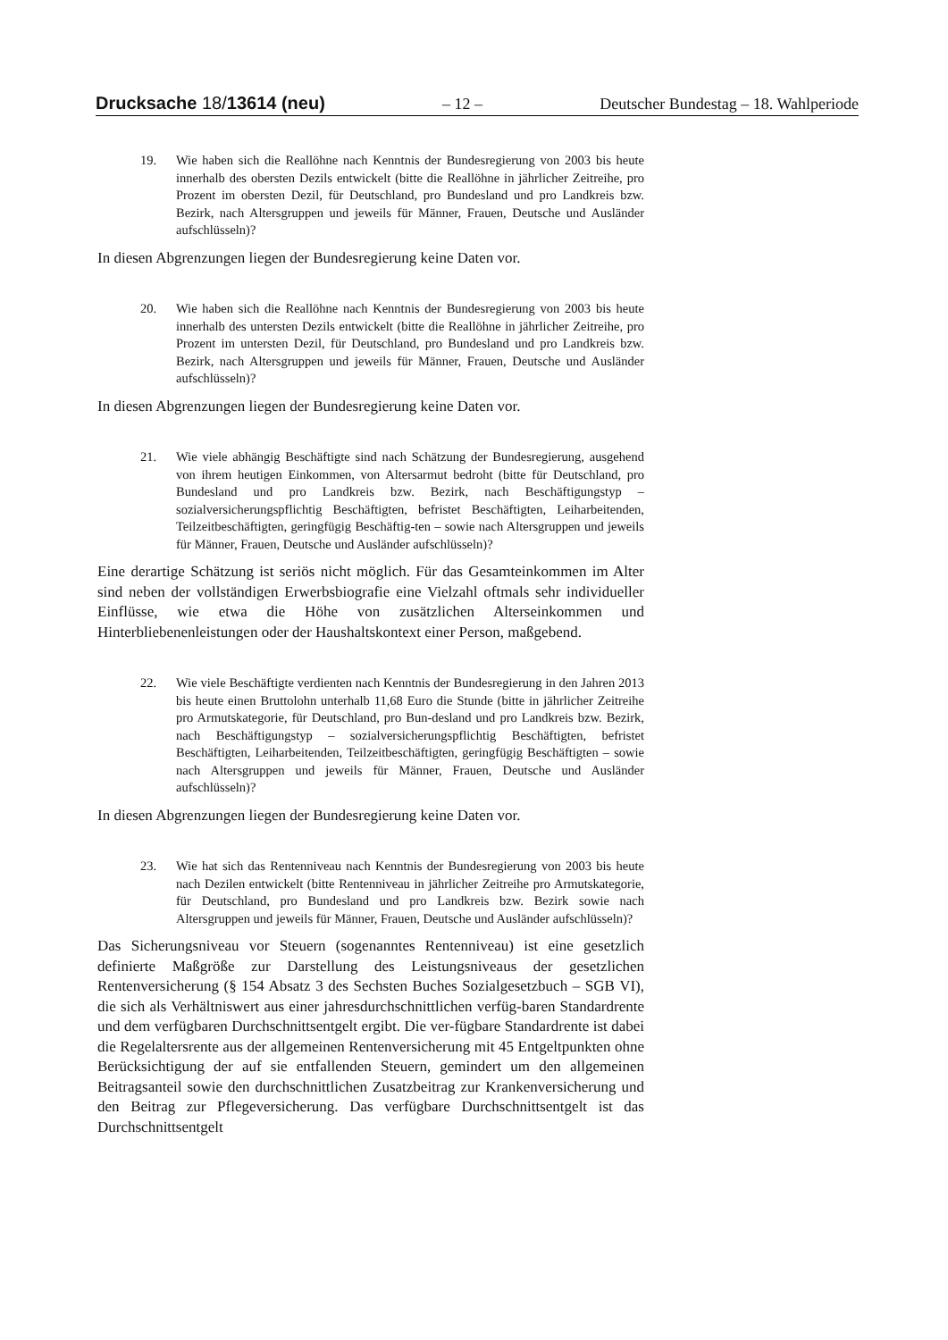Drucksache 18/13614 (neu) – 12 – Deutscher Bundestag – 18. Wahlperiode
19. Wie haben sich die Reallöhne nach Kenntnis der Bundesregierung von 2003 bis heute innerhalb des obersten Dezils entwickelt (bitte die Reallöhne in jährlicher Zeitreihe, pro Prozent im obersten Dezil, für Deutschland, pro Bundesland und pro Landkreis bzw. Bezirk, nach Altersgruppen und jeweils für Männer, Frauen, Deutsche und Ausländer aufschlüsseln)?
In diesen Abgrenzungen liegen der Bundesregierung keine Daten vor.
20. Wie haben sich die Reallöhne nach Kenntnis der Bundesregierung von 2003 bis heute innerhalb des untersten Dezils entwickelt (bitte die Reallöhne in jährlicher Zeitreihe, pro Prozent im untersten Dezil, für Deutschland, pro Bundesland und pro Landkreis bzw. Bezirk, nach Altersgruppen und jeweils für Männer, Frauen, Deutsche und Ausländer aufschlüsseln)?
In diesen Abgrenzungen liegen der Bundesregierung keine Daten vor.
21. Wie viele abhängig Beschäftigte sind nach Schätzung der Bundesregierung, ausgehend von ihrem heutigen Einkommen, von Altersarmut bedroht (bitte für Deutschland, pro Bundesland und pro Landkreis bzw. Bezirk, nach Beschäftigungstyp – sozialversicherungspflichtig Beschäftigten, befristet Beschäftigten, Leiharbeitenden, Teilzeitbeschäftigten, geringfügig Beschäftig-ten – sowie nach Altersgruppen und jeweils für Männer, Frauen, Deutsche und Ausländer aufschlüsseln)?
Eine derartige Schätzung ist seriös nicht möglich. Für das Gesamteinkommen im Alter sind neben der vollständigen Erwerbsbiografie eine Vielzahl oftmals sehr individueller Einflüsse, wie etwa die Höhe von zusätzlichen Alterseinkommen und Hinterbliebenenleistungen oder der Haushaltskontext einer Person, maßgebend.
22. Wie viele Beschäftigte verdienten nach Kenntnis der Bundesregierung in den Jahren 2013 bis heute einen Bruttolohn unterhalb 11,68 Euro die Stunde (bitte in jährlicher Zeitreihe pro Armutskategorie, für Deutschland, pro Bun-desland und pro Landkreis bzw. Bezirk, nach Beschäftigungstyp – sozialversicherungspflichtig Beschäftigten, befristet Beschäftigten, Leiharbeitenden, Teilzeitbeschäftigten, geringfügig Beschäftigten – sowie nach Altersgruppen und jeweils für Männer, Frauen, Deutsche und Ausländer aufschlüsseln)?
In diesen Abgrenzungen liegen der Bundesregierung keine Daten vor.
23. Wie hat sich das Rentenniveau nach Kenntnis der Bundesregierung von 2003 bis heute nach Dezilen entwickelt (bitte Rentenniveau in jährlicher Zeitreihe pro Armutskategorie, für Deutschland, pro Bundesland und pro Landkreis bzw. Bezirk sowie nach Altersgruppen und jeweils für Männer, Frauen, Deutsche und Ausländer aufschlüsseln)?
Das Sicherungsniveau vor Steuern (sogenanntes Rentenniveau) ist eine gesetzlich definierte Maßgröße zur Darstellung des Leistungsniveaus der gesetzlichen Rentenversicherung (§ 154 Absatz 3 des Sechsten Buches Sozialgesetzbuch – SGB VI), die sich als Verhältniswert aus einer jahresdurchschnittlichen verfüg-baren Standardrente und dem verfügbaren Durchschnittsentgelt ergibt. Die ver-fügbare Standardrente ist dabei die Regelaltersrente aus der allgemeinen Rentenversicherung mit 45 Entgeltpunkten ohne Berücksichtigung der auf sie entfallenden Steuern, gemindert um den allgemeinen Beitragsanteil sowie den durchschnittlichen Zusatzbeitrag zur Krankenversicherung und den Beitrag zur Pflegeversicherung. Das verfügbare Durchschnittsentgelt ist das Durchschnittsentgelt